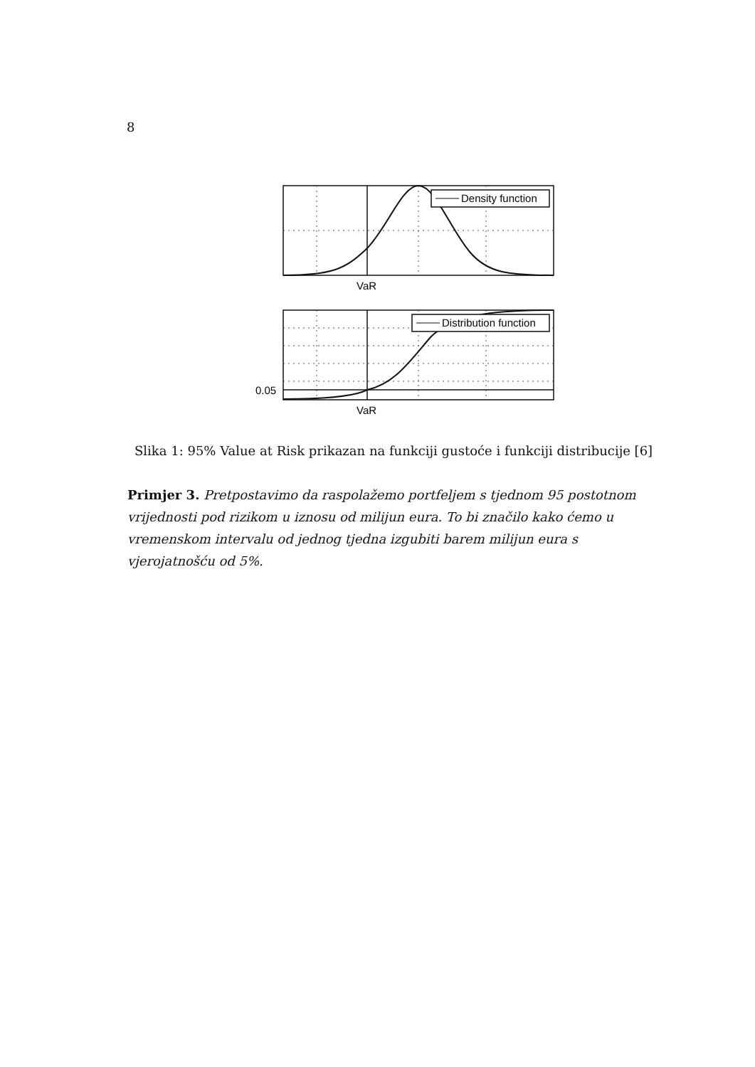8
Density function
VaR
Distribution function
0.05
VaR
Slika 1: 95% Value at Risk prikazan na funkciji gustoće i funkciji distribucije [6]
Primjer 3. Pretpostavimo da raspolažemo portfeljem s tjednom 95 postotnom vrijednosti pod rizikom u iznosu od milijun eura. To bi značilo kako ćemo u vremenskom intervalu od jednog tjedna izgubiti barem milijun eura s vjerojatnošću od 5%.